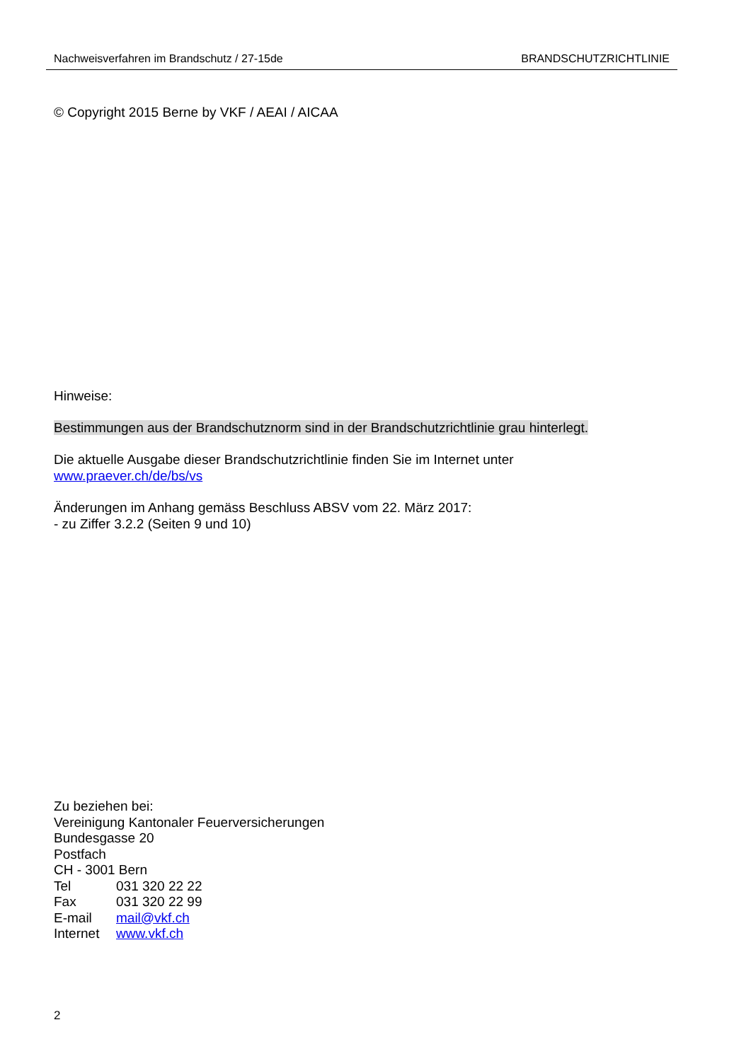Nachweisverfahren im Brandschutz / 27-15de BRANDSCHUTZRICHTLINIE
© Copyright 2015 Berne by VKF / AEAI / AICAA
Hinweise:
Bestimmungen aus der Brandschutznorm sind in der Brandschutzrichtlinie grau hinterlegt.
Die aktuelle Ausgabe dieser Brandschutzrichtlinie finden Sie im Internet unter
www.praever.ch/de/bs/vs
Änderungen im Anhang gemäss Beschluss ABSV vom 22. März 2017:
- zu Ziffer 3.2.2 (Seiten 9 und 10)
Zu beziehen bei:
Vereinigung Kantonaler Feuerversicherungen
Bundesgasse 20
Postfach
CH - 3001 Bern
| Tel | 031 320 22 22 |
| Fax | 031 320 22 99 |
| E-mail | mail@vkf.ch |
| Internet | www.vkf.ch |
2